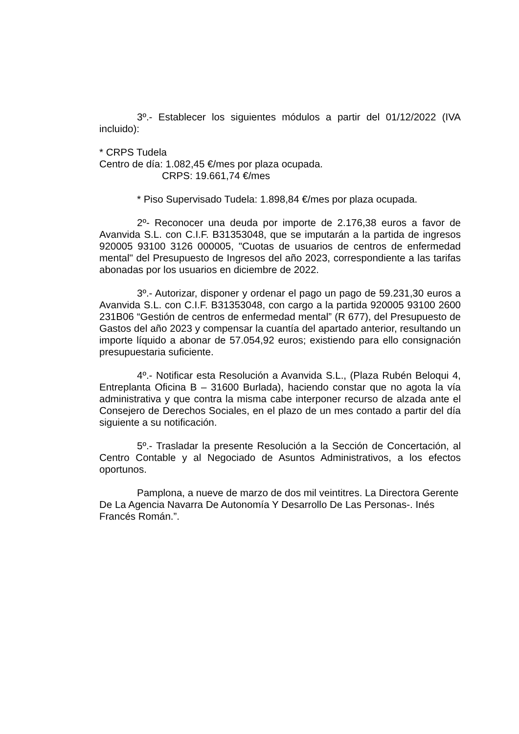3º.- Establecer los siguientes módulos a partir del 01/12/2022 (IVA incluido):
* CRPS Tudela
Centro de día: 1.082,45 €/mes por plaza ocupada.
CRPS: 19.661,74 €/mes
* Piso Supervisado Tudela: 1.898,84 €/mes por plaza ocupada.
2º- Reconocer una deuda por importe de 2.176,38 euros a favor de Avanvida S.L. con C.I.F. B31353048, que se imputarán a la partida de ingresos 920005 93100 3126 000005, "Cuotas de usuarios de centros de enfermedad mental" del Presupuesto de Ingresos del año 2023, correspondiente a las tarifas abonadas por los usuarios en diciembre de 2022.
3º.- Autorizar, disponer y ordenar el pago un pago de 59.231,30 euros a Avanvida S.L. con C.I.F. B31353048, con cargo a la partida 920005 93100 2600 231B06 “Gestión de centros de enfermedad mental” (R 677), del Presupuesto de Gastos del año 2023 y compensar la cuantía del apartado anterior, resultando un importe líquido a abonar de 57.054,92 euros; existiendo para ello consignación presupuestaria suficiente.
4º.- Notificar esta Resolución a Avanvida S.L., (Plaza Rubén Beloqui 4, Entreplanta Oficina B – 31600 Burlada), haciendo constar que no agota la vía administrativa y que contra la misma cabe interponer recurso de alzada ante el Consejero de Derechos Sociales, en el plazo de un mes contado a partir del día siguiente a su notificación.
5º.- Trasladar la presente Resolución a la Sección de Concertación, al Centro Contable y al Negociado de Asuntos Administrativos, a los efectos oportunos.
Pamplona, a nueve de marzo de dos mil veintitres. La Directora Gerente De La Agencia Navarra De Autonomía Y Desarrollo De Las Personas-. Inés Francés Román.”.